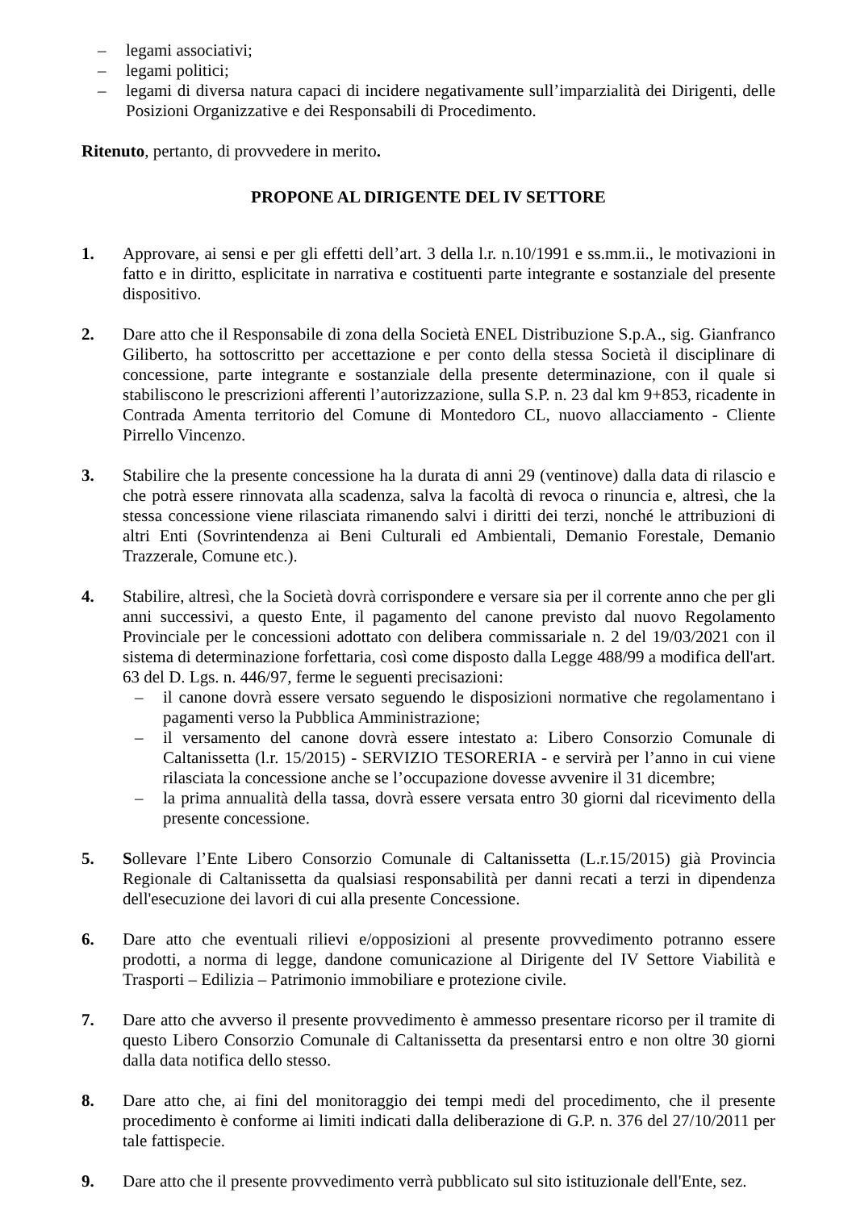– legami associativi;
– legami politici;
– legami di diversa natura capaci di incidere negativamente sull’imparzialità dei Dirigenti, delle Posizioni Organizzative e dei Responsabili di Procedimento.
Ritenuto, pertanto, di provvedere in merito.
PROPONE AL DIRIGENTE DEL IV SETTORE
1. Approvare, ai sensi e per gli effetti dell’art. 3 della l.r. n.10/1991 e ss.mm.ii., le motivazioni in fatto e in diritto, esplicitate in narrativa e costituenti parte integrante e sostanziale del presente dispositivo.
2. Dare atto che il Responsabile di zona della Società ENEL Distribuzione S.p.A., sig. Gianfranco Giliberto, ha sottoscritto per accettazione e per conto della stessa Società il disciplinare di concessione, parte integrante e sostanziale della presente determinazione, con il quale si stabiliscono le prescrizioni afferenti l’autorizzazione, sulla S.P. n. 23 dal km 9+853, ricadente in Contrada Amenta territorio del Comune di Montedoro CL, nuovo allacciamento - Cliente Pirrello Vincenzo.
3. Stabilire che la presente concessione ha la durata di anni 29 (ventinove) dalla data di rilascio e che potrà essere rinnovata alla scadenza, salva la facoltà di revoca o rinuncia e, altresì, che la stessa concessione viene rilasciata rimanendo salvi i diritti dei terzi, nonché le attribuzioni di altri Enti (Sovrintendenza ai Beni Culturali ed Ambientali, Demanio Forestale, Demanio Trazzerale, Comune etc.).
4. Stabilire, altresì, che la Società dovrà corrispondere e versare sia per il corrente anno che per gli anni successivi, a questo Ente, il pagamento del canone previsto dal nuovo Regolamento Provinciale per le concessioni adottato con delibera commissariale n. 2 del 19/03/2021 con il sistema di determinazione forfettaria, così come disposto dalla Legge 488/99 a modifica dell'art. 63 del D. Lgs. n. 446/97, ferme le seguenti precisazioni:
– il canone dovrà essere versato seguendo le disposizioni normative che regolamentano i pagamenti verso la Pubblica Amministrazione;
– il versamento del canone dovrà essere intestato a: Libero Consorzio Comunale di Caltanissetta (l.r. 15/2015) - SERVIZIO TESORERIA - e servirà per l’anno in cui viene rilasciata la concessione anche se l’occupazione dovesse avvenire il 31 dicembre;
– la prima annualità della tassa, dovrà essere versata entro 30 giorni dal ricevimento della presente concessione.
5. Sollevare l’Ente Libero Consorzio Comunale di Caltanissetta (L.r.15/2015) già Provincia Regionale di Caltanissetta da qualsiasi responsabilità per danni recati a terzi in dipendenza dell'esecuzione dei lavori di cui alla presente Concessione.
6. Dare atto che eventuali rilievi e/opposizioni al presente provvedimento potranno essere prodotti, a norma di legge, dandone comunicazione al Dirigente del IV Settore Viabilità e Trasporti – Edilizia – Patrimonio immobiliare e protezione civile.
7. Dare atto che avverso il presente provvedimento è ammesso presentare ricorso per il tramite di questo Libero Consorzio Comunale di Caltanissetta da presentarsi entro e non oltre 30 giorni dalla data notifica dello stesso.
8. Dare atto che, ai fini del monitoraggio dei tempi medi del procedimento, che il presente procedimento è conforme ai limiti indicati dalla deliberazione di G.P. n. 376 del 27/10/2011 per tale fattispecie.
9. Dare atto che il presente provvedimento verrà pubblicato sul sito istituzionale dell'Ente, sez.